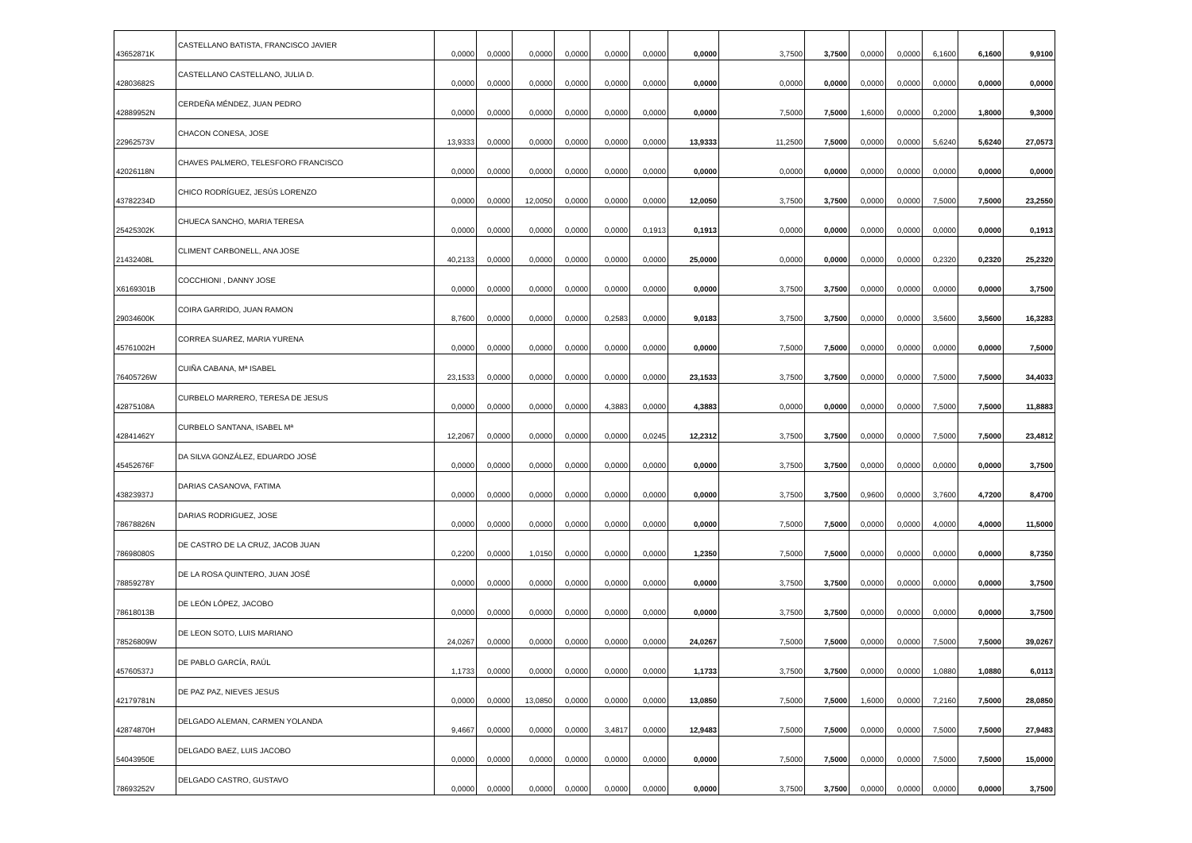| 43652871K | CASTELLANO BATISTA, FRANCISCO JAVIER | 0,0000 | 0,0000 | 0,0000 | 0,0000 | 0,0000 | 0,0000 | 0,0000 | 3,7500 | 3,7500 | 0,0000 | 0,0000 | 6,1600 | 6,1600 | 9,9100 |
| 42803682S | CASTELLANO CASTELLANO, JULIA D. | 0,0000 | 0,0000 | 0,0000 | 0,0000 | 0,0000 | 0,0000 | 0,0000 | 0,0000 | 0,0000 | 0,0000 | 0,0000 | 0,0000 | 0,0000 | 0,0000 |
| 42889952N | CERDEÑA MÉNDEZ, JUAN PEDRO | 0,0000 | 0,0000 | 0,0000 | 0,0000 | 0,0000 | 0,0000 | 0,0000 | 7,5000 | 7,5000 | 1,6000 | 0,0000 | 0,2000 | 1,8000 | 9,3000 |
| 22962573V | CHACON CONESA, JOSE | 13,9333 | 0,0000 | 0,0000 | 0,0000 | 0,0000 | 0,0000 | 13,9333 | 11,2500 | 7,5000 | 0,0000 | 0,0000 | 5,6240 | 5,6240 | 27,0573 |
| 42026118N | CHAVES PALMERO, TELESFORO FRANCISCO | 0,0000 | 0,0000 | 0,0000 | 0,0000 | 0,0000 | 0,0000 | 0,0000 | 0,0000 | 0,0000 | 0,0000 | 0,0000 | 0,0000 | 0,0000 | 0,0000 |
| 43782234D | CHICO RODRÍGUEZ, JESÚS LORENZO | 0,0000 | 0,0000 | 12,0050 | 0,0000 | 0,0000 | 0,0000 | 12,0050 | 3,7500 | 3,7500 | 0,0000 | 0,0000 | 7,5000 | 7,5000 | 23,2550 |
| 25425302K | CHUECA SANCHO, MARIA TERESA | 0,0000 | 0,0000 | 0,0000 | 0,0000 | 0,0000 | 0,1913 | 0,1913 | 0,0000 | 0,0000 | 0,0000 | 0,0000 | 0,0000 | 0,0000 | 0,1913 |
| 21432408L | CLIMENT CARBONELL, ANA JOSE | 40,2133 | 0,0000 | 0,0000 | 0,0000 | 0,0000 | 0,0000 | 25,0000 | 0,0000 | 0,0000 | 0,0000 | 0,0000 | 0,2320 | 0,2320 | 25,2320 |
| X6169301B | COCCHIONI , DANNY JOSE | 0,0000 | 0,0000 | 0,0000 | 0,0000 | 0,0000 | 0,0000 | 0,0000 | 3,7500 | 3,7500 | 0,0000 | 0,0000 | 0,0000 | 0,0000 | 3,7500 |
| 29034600K | COIRA GARRIDO, JUAN RAMON | 8,7600 | 0,0000 | 0,0000 | 0,0000 | 0,2583 | 0,0000 | 9,0183 | 3,7500 | 3,7500 | 0,0000 | 0,0000 | 3,5600 | 3,5600 | 16,3283 |
| 45761002H | CORREA SUAREZ, MARIA YURENA | 0,0000 | 0,0000 | 0,0000 | 0,0000 | 0,0000 | 0,0000 | 0,0000 | 7,5000 | 7,5000 | 0,0000 | 0,0000 | 0,0000 | 0,0000 | 7,5000 |
| 76405726W | CUIÑA CABANA, Mª ISABEL | 23,1533 | 0,0000 | 0,0000 | 0,0000 | 0,0000 | 0,0000 | 23,1533 | 3,7500 | 3,7500 | 0,0000 | 0,0000 | 7,5000 | 7,5000 | 34,4033 |
| 42875108A | CURBELO MARRERO, TERESA DE JESUS | 0,0000 | 0,0000 | 0,0000 | 0,0000 | 4,3883 | 0,0000 | 4,3883 | 0,0000 | 0,0000 | 0,0000 | 0,0000 | 7,5000 | 7,5000 | 11,8883 |
| 42841462Y | CURBELO SANTANA, ISABEL Mª | 12,2067 | 0,0000 | 0,0000 | 0,0000 | 0,0000 | 0,0245 | 12,2312 | 3,7500 | 3,7500 | 0,0000 | 0,0000 | 7,5000 | 7,5000 | 23,4812 |
| 45452676F | DA SILVA GONZÁLEZ, EDUARDO JOSÉ | 0,0000 | 0,0000 | 0,0000 | 0,0000 | 0,0000 | 0,0000 | 0,0000 | 3,7500 | 3,7500 | 0,0000 | 0,0000 | 0,0000 | 0,0000 | 3,7500 |
| 43823937J | DARIAS CASANOVA, FATIMA | 0,0000 | 0,0000 | 0,0000 | 0,0000 | 0,0000 | 0,0000 | 0,0000 | 3,7500 | 3,7500 | 0,9600 | 0,0000 | 3,7600 | 4,7200 | 8,4700 |
| 78678826N | DARIAS RODRIGUEZ, JOSE | 0,0000 | 0,0000 | 0,0000 | 0,0000 | 0,0000 | 0,0000 | 0,0000 | 7,5000 | 7,5000 | 0,0000 | 0,0000 | 4,0000 | 4,0000 | 11,5000 |
| 78698080S | DE CASTRO DE LA CRUZ, JACOB JUAN | 0,2200 | 0,0000 | 1,0150 | 0,0000 | 0,0000 | 0,0000 | 1,2350 | 7,5000 | 7,5000 | 0,0000 | 0,0000 | 0,0000 | 0,0000 | 8,7350 |
| 78859278Y | DE LA ROSA QUINTERO, JUAN JOSÉ | 0,0000 | 0,0000 | 0,0000 | 0,0000 | 0,0000 | 0,0000 | 0,0000 | 3,7500 | 3,7500 | 0,0000 | 0,0000 | 0,0000 | 0,0000 | 3,7500 |
| 78618013B | DE LEÓN LÓPEZ, JACOBO | 0,0000 | 0,0000 | 0,0000 | 0,0000 | 0,0000 | 0,0000 | 0,0000 | 3,7500 | 3,7500 | 0,0000 | 0,0000 | 0,0000 | 0,0000 | 3,7500 |
| 78526809W | DE LEON SOTO, LUIS MARIANO | 24,0267 | 0,0000 | 0,0000 | 0,0000 | 0,0000 | 0,0000 | 24,0267 | 7,5000 | 7,5000 | 0,0000 | 0,0000 | 7,5000 | 7,5000 | 39,0267 |
| 45760537J | DE PABLO GARCÍA, RAÚL | 1,1733 | 0,0000 | 0,0000 | 0,0000 | 0,0000 | 0,0000 | 1,1733 | 3,7500 | 3,7500 | 0,0000 | 0,0000 | 1,0880 | 1,0880 | 6,0113 |
| 42179781N | DE PAZ PAZ, NIEVES JESUS | 0,0000 | 0,0000 | 13,0850 | 0,0000 | 0,0000 | 0,0000 | 13,0850 | 7,5000 | 7,5000 | 1,6000 | 0,0000 | 7,2160 | 7,5000 | 28,0850 |
| 42874870H | DELGADO ALEMAN, CARMEN YOLANDA | 9,4667 | 0,0000 | 0,0000 | 0,0000 | 3,4817 | 0,0000 | 12,9483 | 7,5000 | 7,5000 | 0,0000 | 0,0000 | 7,5000 | 7,5000 | 27,9483 |
| 54043950E | DELGADO BAEZ, LUIS JACOBO | 0,0000 | 0,0000 | 0,0000 | 0,0000 | 0,0000 | 0,0000 | 0,0000 | 7,5000 | 7,5000 | 0,0000 | 0,0000 | 7,5000 | 7,5000 | 15,0000 |
| 78693252V | DELGADO CASTRO, GUSTAVO | 0,0000 | 0,0000 | 0,0000 | 0,0000 | 0,0000 | 0,0000 | 0,0000 | 3,7500 | 3,7500 | 0,0000 | 0,0000 | 0,0000 | 0,0000 | 3,7500 |